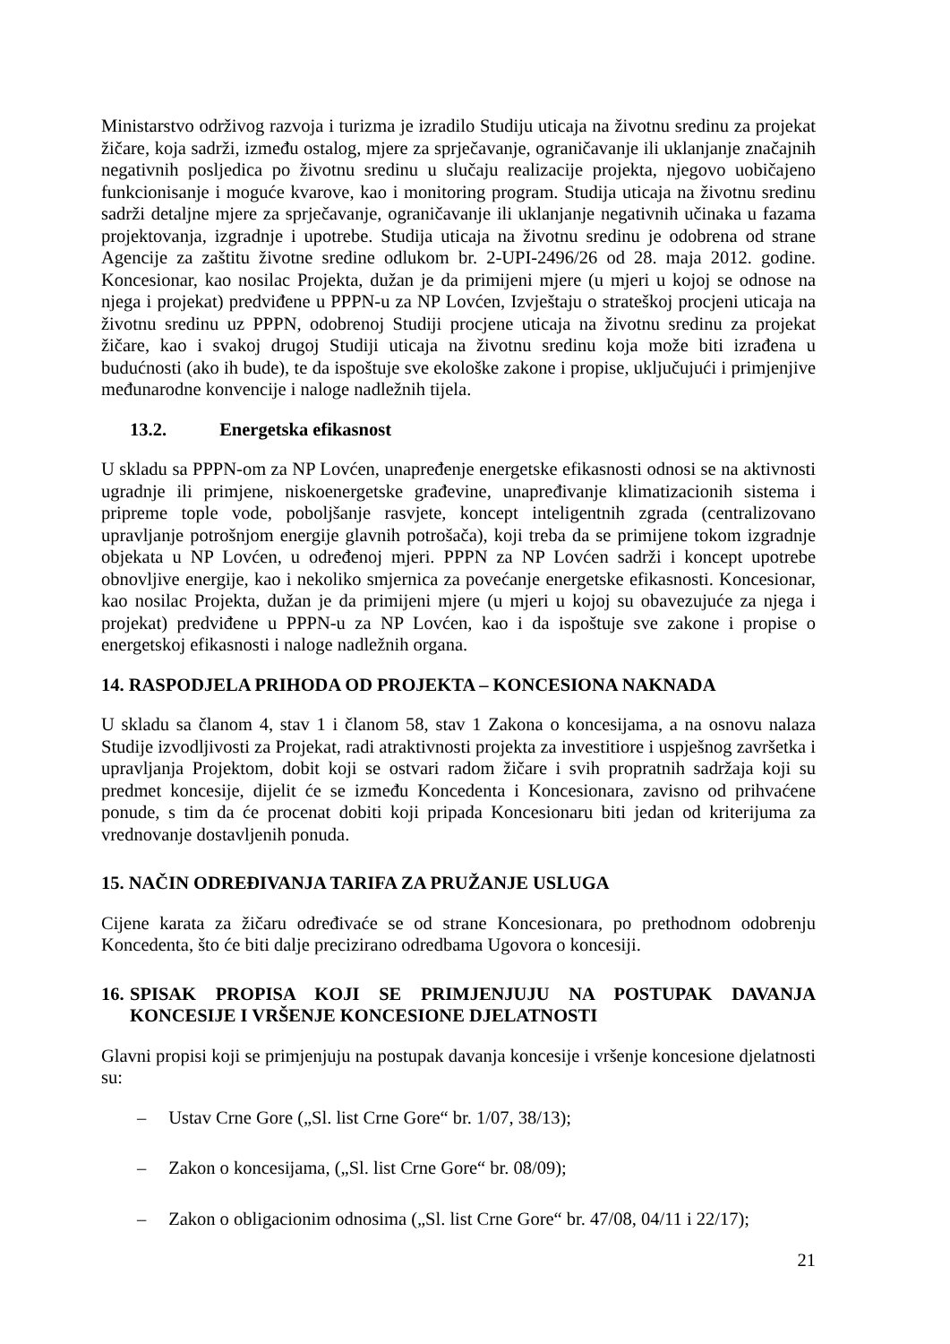Ministarstvo održivog razvoja i turizma je izradilo Studiju uticaja na životnu sredinu za projekat žičare, koja sadrži, između ostalog, mjere za sprječavanje, ograničavanje ili uklanjanje značajnih negativnih posljedica po životnu sredinu u slučaju realizacije projekta, njegovo uobičajeno funkcionisanje i moguće kvarove, kao i monitoring program. Studija uticaja na životnu sredinu sadrži detaljne mjere za sprječavanje, ograničavanje ili uklanjanje negativnih učinaka u fazama projektovanja, izgradnje i upotrebe. Studija uticaja na životnu sredinu je odobrena od strane Agencije za zaštitu životne sredine odlukom br. 2-UPI-2496/26 od 28. maja 2012. godine. Koncesionar, kao nosilac Projekta, dužan je da primijeni mjere (u mjeri u kojoj se odnose na njega i projekat) predviđene u PPPN-u za NP Lovćen, Izvještaju o strateškoj procjeni uticaja na životnu sredinu uz PPPN, odobrenoj Studiji procjene uticaja na životnu sredinu za projekat žičare, kao i svakoj drugoj Studiji uticaja na životnu sredinu koja može biti izrađena u budućnosti (ako ih bude), te da ispoštuje sve ekološke zakone i propise, uključujući i primjenjive međunarodne konvencije i naloge nadležnih tijela.
13.2. Energetska efikasnost
U skladu sa PPPN-om za NP Lovćen, unapređenje energetske efikasnosti odnosi se na aktivnosti ugradnje ili primjene, niskoenergetske građevine, unapređivanje klimatizacionih sistema i pripreme tople vode, poboljšanje rasvjete, koncept inteligentnih zgrada (centralizovano upravljanje potrošnjom energije glavnih potrošača), koji treba da se primijene tokom izgradnje objekata u NP Lovćen, u određenoj mjeri. PPPN za NP Lovćen sadrži i koncept upotrebe obnovljive energije, kao i nekoliko smjernica za povećanje energetske efikasnosti. Koncesionar, kao nosilac Projekta, dužan je da primijeni mjere (u mjeri u kojoj su obavezujuće za njega i projekat) predviđene u PPPN-u za NP Lovćen, kao i da ispoštuje sve zakone i propise o energetskoj efikasnosti i naloge nadležnih organa.
14. RASPODJELA PRIHODA OD PROJEKTA – KONCESIONA NAKNADA
U skladu sa članom 4, stav 1 i članom 58, stav 1 Zakona o koncesijama, a na osnovu nalaza Studije izvodljivosti za Projekat, radi atraktivnosti projekta za investitiore i uspješnog završetka i upravljanja Projektom, dobit koji se ostvari radom žičare i svih propratnih sadržaja koji su predmet koncesije, dijelit će se između Koncedenta i Koncesionara, zavisno od prihvaćene ponude, s tim da će procenat dobiti koji pripada Koncesionaru biti jedan od kriterijuma za vrednovanje dostavljenih ponuda.
15. NAČIN ODREĐIVANJA TARIFA ZA PRUŽANJE USLUGA
Cijene karata za žičaru određivaće se od strane Koncesionara, po prethodnom odobrenju Koncedenta, što će biti dalje precizirano odredbama Ugovora o koncesiji.
16. SPISAK PROPISA KOJI SE PRIMJENJUJU NA POSTUPAK DAVANJA KONCESIJE I VRŠENJE KONCESIONE DJELATNOSTI
Glavni propisi koji se primjenjuju na postupak davanja koncesije i vršenje koncesione djelatnosti su:
– Ustav Crne Gore („Sl. list Crne Gore“ br. 1/07, 38/13);
– Zakon o koncesijama, („Sl. list Crne Gore“ br. 08/09);
– Zakon o obligacionim odnosima („Sl. list Crne Gore“ br. 47/08, 04/11 i 22/17);
21